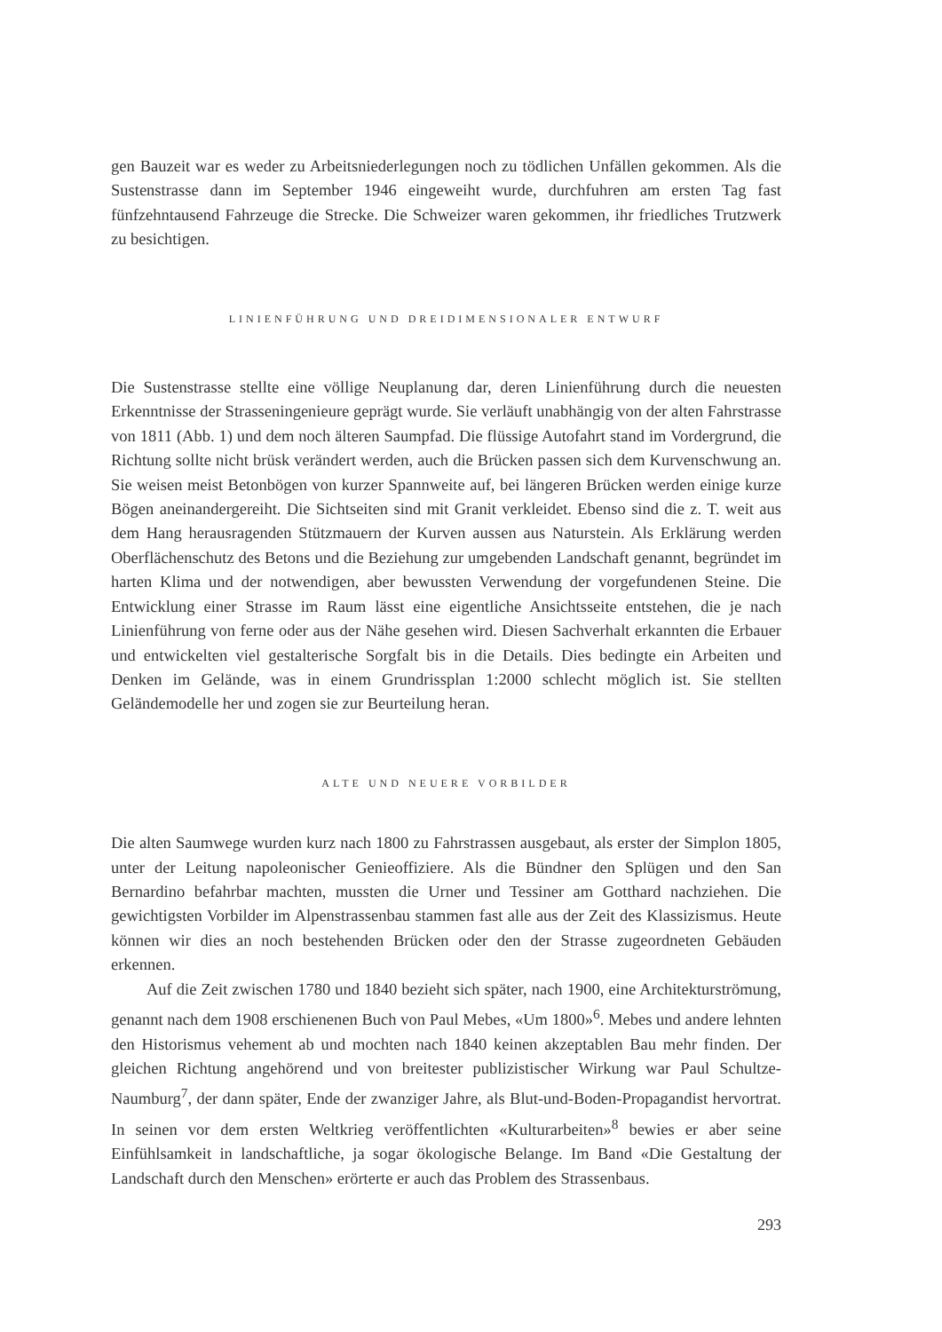gen Bauzeit war es weder zu Arbeitsniederlegungen noch zu tödlichen Unfällen gekommen. Als die Sustenstrasse dann im September 1946 eingeweiht wurde, durchfuhren am ersten Tag fast fünfzehntausend Fahrzeuge die Strecke. Die Schweizer waren gekommen, ihr friedliches Trutzwerk zu besichtigen.
LINIENFÜHRUNG UND DREIDIMENSIONALER ENTWURF
Die Sustenstrasse stellte eine völlige Neuplanung dar, deren Linienführung durch die neuesten Erkenntnisse der Strasseningenieure geprägt wurde. Sie verläuft unabhängig von der alten Fahrstrasse von 1811 (Abb. 1) und dem noch älteren Saumpfad. Die flüssige Autofahrt stand im Vordergrund, die Richtung sollte nicht brüsk verändert werden, auch die Brücken passen sich dem Kurvenschwung an. Sie weisen meist Betonbögen von kurzer Spannweite auf, bei längeren Brücken werden einige kurze Bögen aneinandergereiht. Die Sichtseiten sind mit Granit verkleidet. Ebenso sind die z. T. weit aus dem Hang herausragenden Stützmauern der Kurven aussen aus Naturstein. Als Erklärung werden Oberflächenschutz des Betons und die Beziehung zur umgebenden Landschaft genannt, begründet im harten Klima und der notwendigen, aber bewussten Verwendung der vorgefundenen Steine. Die Entwicklung einer Strasse im Raum lässt eine eigentliche Ansichtsseite entstehen, die je nach Linienführung von ferne oder aus der Nähe gesehen wird. Diesen Sachverhalt erkannten die Erbauer und entwickelten viel gestalterische Sorgfalt bis in die Details. Dies bedingte ein Arbeiten und Denken im Gelände, was in einem Grundrissplan 1:2000 schlecht möglich ist. Sie stellten Geländemodelle her und zogen sie zur Beurteilung heran.
ALTE UND NEUERE VORBILDER
Die alten Saumwege wurden kurz nach 1800 zu Fahrstrassen ausgebaut, als erster der Simplon 1805, unter der Leitung napoleonischer Genieoffiziere. Als die Bündner den Splügen und den San Bernardino befahrbar machten, mussten die Urner und Tessiner am Gotthard nachziehen. Die gewichtigsten Vorbilder im Alpenstrassenbau stammen fast alle aus der Zeit des Klassizismus. Heute können wir dies an noch bestehenden Brücken oder den der Strasse zugeordneten Gebäuden erkennen.
Auf die Zeit zwischen 1780 und 1840 bezieht sich später, nach 1900, eine Architekturströmung, genannt nach dem 1908 erschienenen Buch von Paul Mebes, «Um 1800»<sup>6</sup>. Mebes und andere lehnten den Historismus vehement ab und mochten nach 1840 keinen akzeptablen Bau mehr finden. Der gleichen Richtung angehörend und von breitester publizistischer Wirkung war Paul Schultze-Naumburg<sup>7</sup>, der dann später, Ende der zwanziger Jahre, als Blut-und-Boden-Propagandist hervortrat. In seinen vor dem ersten Weltkrieg veröffentlichten «Kulturarbeiten»<sup>8</sup> bewies er aber seine Einfühlsamkeit in landschaftliche, ja sogar ökologische Belange. Im Band «Die Gestaltung der Landschaft durch den Menschen» erörterte er auch das Problem des Strassenbaus.
293